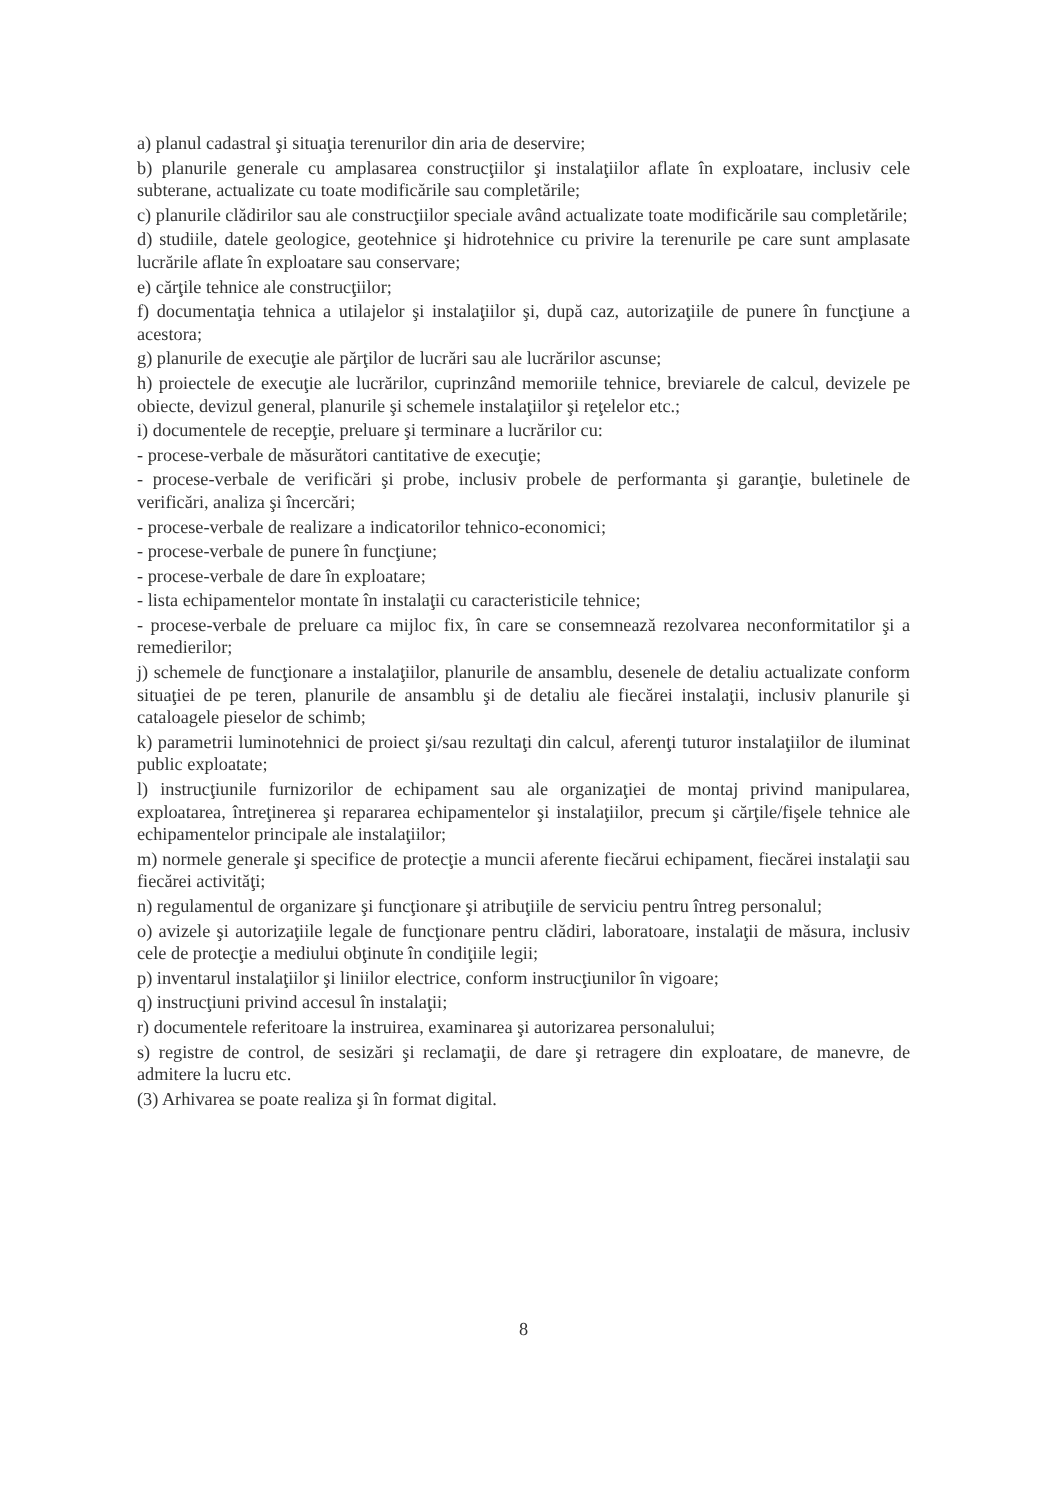a) planul cadastral şi situaţia terenurilor din aria de deservire;
b) planurile generale cu amplasarea construcţiilor şi instalaţiilor aflate în exploatare, inclusiv cele subterane, actualizate cu toate modificările sau completările;
c) planurile clădirilor sau ale construcţiilor speciale având actualizate toate modificările sau completările;
d) studiile, datele geologice, geotehnice şi hidrotehnice cu privire la terenurile pe care sunt amplasate lucrările aflate în exploatare sau conservare;
e) cărţile tehnice ale construcţiilor;
f) documentaţia tehnica a utilajelor şi instalaţiilor şi, după caz, autorizaţiile de punere în funcţiune a acestora;
g) planurile de execuţie ale părţilor de lucrări sau ale lucrărilor ascunse;
h) proiectele de execuţie ale lucrărilor, cuprinzând memoriile tehnice, breviarele de calcul, devizele pe obiecte, devizul general, planurile şi schemele instalaţiilor şi reţelelor etc.;
i) documentele de recepţie, preluare şi terminare a lucrărilor cu:
- procese-verbale de măsurători cantitative de execuţie;
- procese-verbale de verificări şi probe, inclusiv probele de performanta şi garanţie, buletinele de verificări, analiza şi încercări;
- procese-verbale de realizare a indicatorilor tehnico-economici;
- procese-verbale de punere în funcţiune;
- procese-verbale de dare în exploatare;
- lista echipamentelor montate în instalaţii cu caracteristicile tehnice;
- procese-verbale de preluare ca mijloc fix, în care se consemnează rezolvarea neconformitatilor şi a remedierilor;
j) schemele de funcţionare a instalaţiilor, planurile de ansamblu, desenele de detaliu actualizate conform situaţiei de pe teren, planurile de ansamblu şi de detaliu ale fiecărei instalaţii, inclusiv planurile şi cataloagele pieselor de schimb;
k) parametrii luminotehnici de proiect şi/sau rezultaţi din calcul, aferenţi tuturor instalaţiilor de iluminat public exploatate;
l) instrucţiunile furnizorilor de echipament sau ale organizaţiei de montaj privind manipularea, exploatarea, întreţinerea şi repararea echipamentelor şi instalaţiilor, precum şi cărţile/fişele tehnice ale echipamentelor principale ale instalaţiilor;
m) normele generale şi specifice de protecţie a muncii aferente fiecărui echipament, fiecărei instalaţii sau fiecărei activităţi;
n) regulamentul de organizare şi funcţionare şi atribuţiile de serviciu pentru întreg personalul;
o) avizele şi autorizaţiile legale de funcţionare pentru clădiri, laboratoare, instalaţii de măsura, inclusiv cele de protecţie a mediului obţinute în condiţiile legii;
p) inventarul instalaţiilor şi liniilor electrice, conform instrucţiunilor în vigoare;
q) instrucţiuni privind accesul în instalaţii;
r) documentele referitoare la instruirea, examinarea şi autorizarea personalului;
s) registre de control, de sesizări şi reclamaţii, de dare şi retragere din exploatare, de manevre, de admitere la lucru etc.
(3) Arhivarea se poate realiza şi în format digital.
8